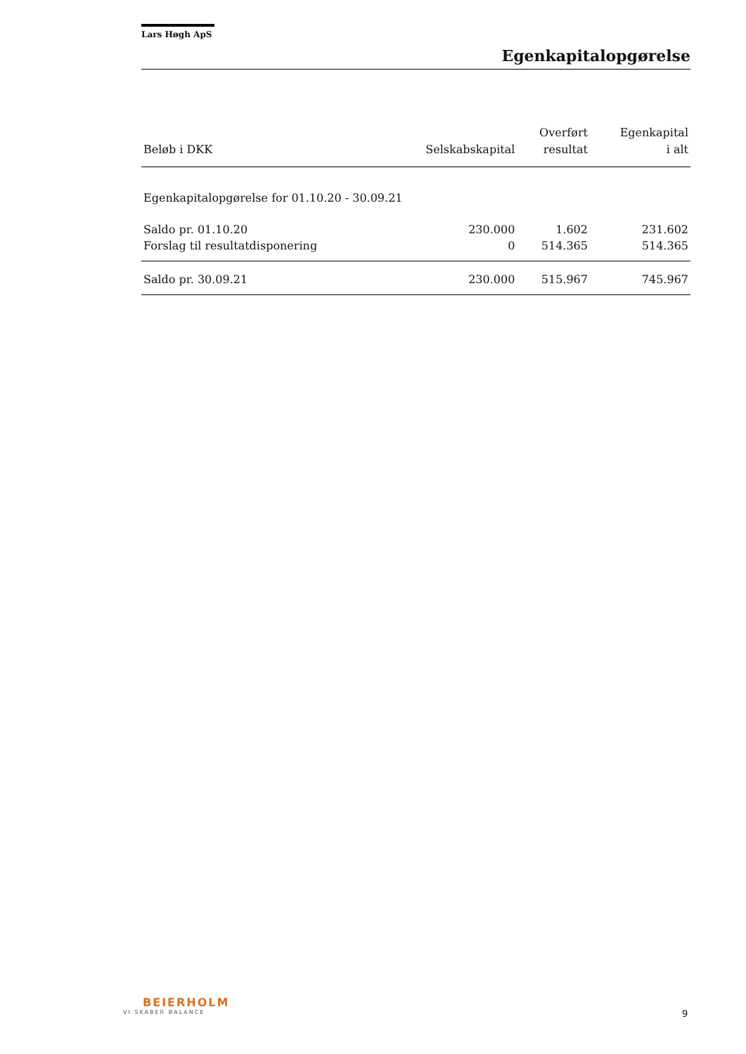Lars Høgh ApS
Egenkapitalopgørelse
| Beløb i DKK | Selskabskapital | Overført resultat | Egenkapital i alt |
| --- | --- | --- | --- |
| Egenkapitalopgørelse for 01.10.20 - 30.09.21 | | | |
| Saldo pr. 01.10.20 | 230.000 | 1.602 | 231.602 |
| Forslag til resultatdisponering | 0 | 514.365 | 514.365 |
| Saldo pr. 30.09.21 | 230.000 | 515.967 | 745.967 |
BEIERHOLM
VI SKABER BALANCE
9